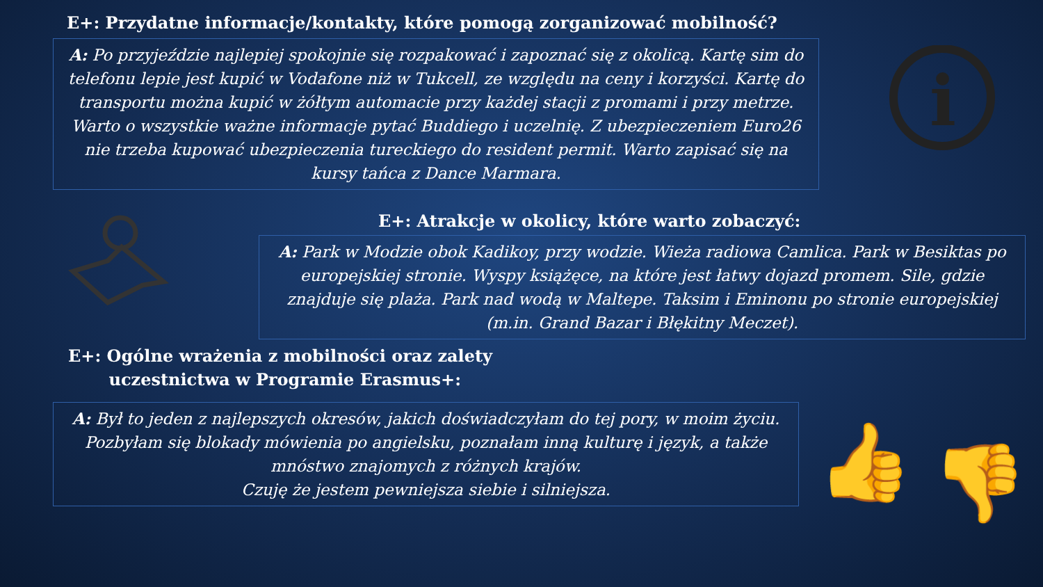E+: Przydatne informacje/kontakty, które pomogą zorganizować mobilność?
A: Po przyjeździe najlepiej spokojnie się rozpakować i zapoznać się z okolicą. Kartę sim do telefonu lepie jest kupić w Vodafone niż w Tukcell, ze względu na ceny i korzyści. Kartę do transportu można kupić w żółtym automacie przy każdej stacji z promami i przy metrze. Warto o wszystkie ważne informacje pytać Buddiego i uczelnię. Z ubezpieczeniem Euro26 nie trzeba kupować ubezpieczenia tureckiego do resident permit. Warto zapisać się na kursy tańca z Dance Marmara.
i
E+: Atrakcje w okolicy, które warto zobaczyć:
A: Park w Modzie obok Kadikoy, przy wodzie. Wieża radiowa Camlica. Park w Besiktas po europejskiej stronie. Wyspy książęce, na które jest łatwy dojazd promem. Sile, gdzie znajduje się plaża. Park nad wodą w Maltepe. Taksim i Eminonu po stronie europejskiej (m.in. Grand Bazar i Błękitny Meczet).
E+: Ogólne wrażenia z mobilności oraz zalety
uczestnictwa w Programie Erasmus+:
A: Był to jeden z najlepszych okresów, jakich doświadczyłam do tej pory, w moim życiu.
Pozbyłam się blokady mówienia po angielsku, poznałam inną kulturę i język, a także mnóstwo znajomych z różnych krajów.
Czuję że jestem pewniejsza siebie i silniejsza.
👍 👎